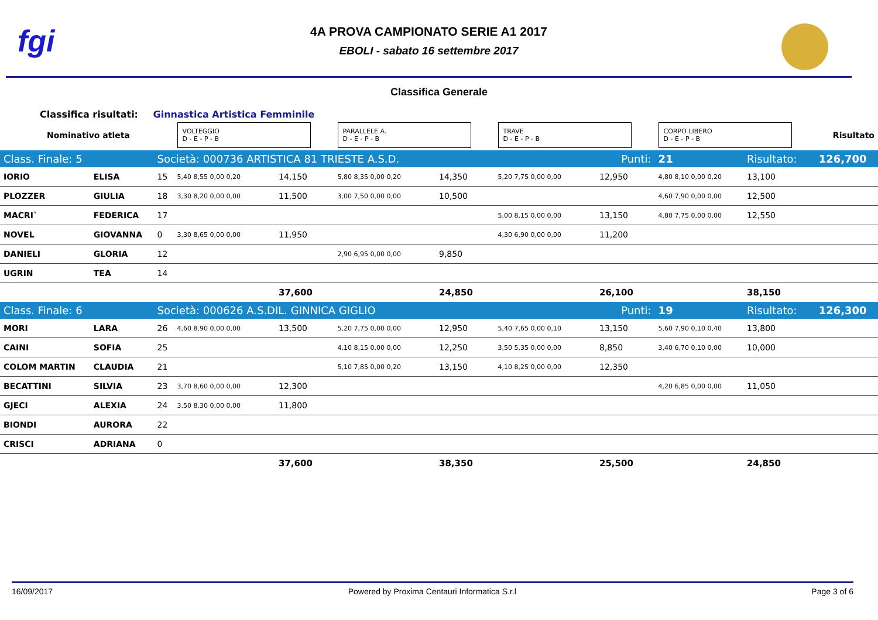fgi
4A PROVA CAMPIONATO SERIE A1 2017
EBOLI - sabato 16 settembre 2017
Classifica Generale
Classifica risultati: Ginnastica Artistica Femminile
| Nominativo atleta | | | VOLTEGGIO D - E - P - B | | PARALLELE A. D - E - P - B | | TRAVE D - E - P - B | | CORPO LIBERO D - E - P - B | | Risultato |
| Class. Finale: 5 | | Società: 000736 ARTISTICA 81 TRIESTE A.S.D. | | | | | Punti: | | 21 | Risultato: | 126,700 |
| IORIO | ELISA | 15 | 5,40 8,55 0,00 0,20 | 14,150 | 5,80 8,35 0,00 0,20 | 14,350 | 5,20 7,75 0,00 0,00 | 12,950 | 4,80 8,10 0,00 0,20 | 13,100 | |
| PLOZZER | GIULIA | 18 | 3,30 8,20 0,00 0,00 | 11,500 | 3,00 7,50 0,00 0,00 | 10,500 | | | 4,60 7,90 0,00 0,00 | 12,500 | |
| MACRI` | FEDERICA | 17 | | | | | 5,00 8,15 0,00 0,00 | 13,150 | 4,80 7,75 0,00 0,00 | 12,550 | |
| NOVEL | GIOVANNA | 0 | 3,30 8,65 0,00 0,00 | 11,950 | | | 4,30 6,90 0,00 0,00 | 11,200 | | | |
| DANIELI | GLORIA | 12 | | | 2,90 6,95 0,00 0,00 | 9,850 | | | | | |
| UGRIN | TEA | 14 | | | | | | | | | |
| | | | | 37,600 | | 24,850 | | 26,100 | | 38,150 | |
| Class. Finale: 6 | | Società: 000626 A.S.DIL. GINNICA GIGLIO | | | | | Punti: | | 19 | Risultato: | 126,300 |
| MORI | LARA | 26 | 4,60 8,90 0,00 0,00 | 13,500 | 5,20 7,75 0,00 0,00 | 12,950 | 5,40 7,65 0,00 0,10 | 13,150 | 5,60 7,90 0,10 0,40 | 13,800 | |
| CAINI | SOFIA | 25 | | | 4,10 8,15 0,00 0,00 | 12,250 | 3,50 5,35 0,00 0,00 | 8,850 | 3,40 6,70 0,10 0,00 | 10,000 | |
| COLOM MARTIN | CLAUDIA | 21 | | | 5,10 7,85 0,00 0,20 | 13,150 | 4,10 8,25 0,00 0,00 | 12,350 | | | |
| BECATTINI | SILVIA | 23 | 3,70 8,60 0,00 0,00 | 12,300 | | | | | 4,20 6,85 0,00 0,00 | 11,050 | |
| GJECI | ALEXIA | 24 | 3,50 8,30 0,00 0,00 | 11,800 | | | | | | | |
| BIONDI | AURORA | 22 | | | | | | | | | |
| CRISCI | ADRIANA | 0 | | | | | | | | | |
| | | | | 37,600 | | 38,350 | | 25,500 | | 24,850 | |
16/09/2017 Powered by Proxima Centauri Informatica S.r.l Page 3 of 6